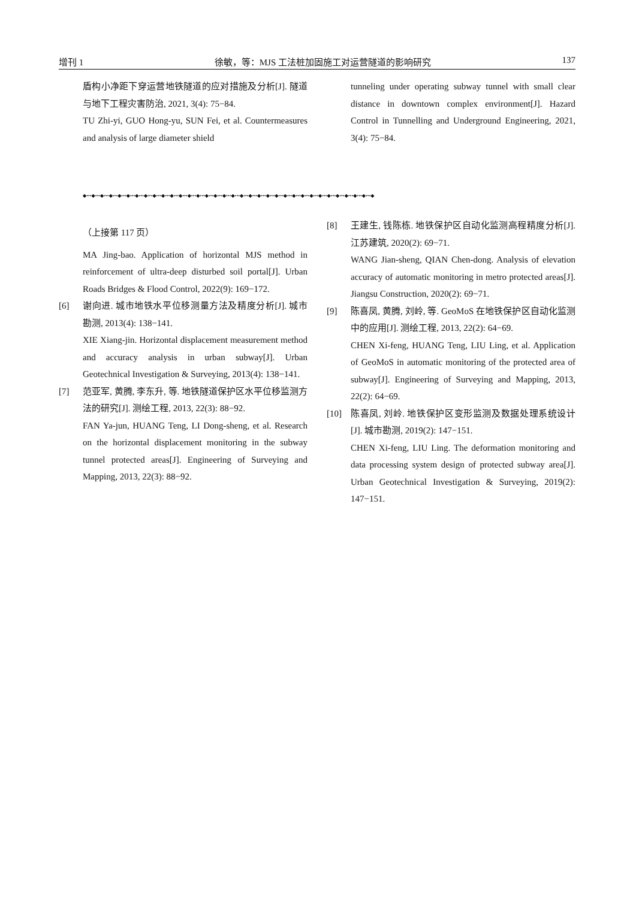增刊 1 徐敏，等：MJS 工法桩加固施工对运营隧道的影响研究 137
盾构小净距下穿运营地铁隧道的应对措施及分析[J]. 隧道与地下工程灾害防治, 2021, 3(4): 75−84.
TU Zhi-yi, GUO Hong-yu, SUN Fei, et al. Countermeasures and analysis of large diameter shield
tunneling under operating subway tunnel with small clear distance in downtown complex environment[J]. Hazard Control in Tunnelling and Underground Engineering, 2021, 3(4): 75−84.
◆•••◆•••◆•••◆•••◆•••◆•••◆•••◆•••◆•••◆•••◆•••◆•••◆•••◆•••◆•••◆•••◆•••◆•••◆•••◆•••◆•••◆•••◆•••◆•••◆•••◆•••◆•••◆•••◆•••◆•••◆•••◆•••◆•••◆
（上接第 117 页）
MA Jing-bao. Application of horizontal MJS method in reinforcement of ultra-deep disturbed soil portal[J]. Urban Roads Bridges & Flood Control, 2022(9): 169−172.
[6] 谢向进. 城市地铁水平位移测量方法及精度分析[J]. 城市勘测, 2013(4): 138−141.
XIE Xiang-jin. Horizontal displacement measurement method and accuracy analysis in urban subway[J]. Urban Geotechnical Investigation & Surveying, 2013(4): 138−141.
[7] 范亚军, 黄腾, 李东升, 等. 地铁隧道保护区水平位移监测方法的研究[J]. 测绘工程, 2013, 22(3): 88−92.
FAN Ya-jun, HUANG Teng, LI Dong-sheng, et al. Research on the horizontal displacement monitoring in the subway tunnel protected areas[J]. Engineering of Surveying and Mapping, 2013, 22(3): 88−92.
[8] 王建生, 钱陈栋. 地铁保护区自动化监测高程精度分析[J]. 江苏建筑, 2020(2): 69−71.
WANG Jian-sheng, QIAN Chen-dong. Analysis of elevation accuracy of automatic monitoring in metro protected areas[J]. Jiangsu Construction, 2020(2): 69−71.
[9] 陈喜凤, 黄腾, 刘岭, 等. GeoMoS 在地铁保护区自动化监测中的应用[J]. 测绘工程, 2013, 22(2): 64−69.
CHEN Xi-feng, HUANG Teng, LIU Ling, et al. Application of GeoMoS in automatic monitoring of the protected area of subway[J]. Engineering of Surveying and Mapping, 2013, 22(2): 64−69.
[10] 陈喜凤, 刘岭. 地铁保护区变形监测及数据处理系统设计[J]. 城市勘测, 2019(2): 147−151.
CHEN Xi-feng, LIU Ling. The deformation monitoring and data processing system design of protected subway area[J]. Urban Geotechnical Investigation & Surveying, 2019(2): 147−151.